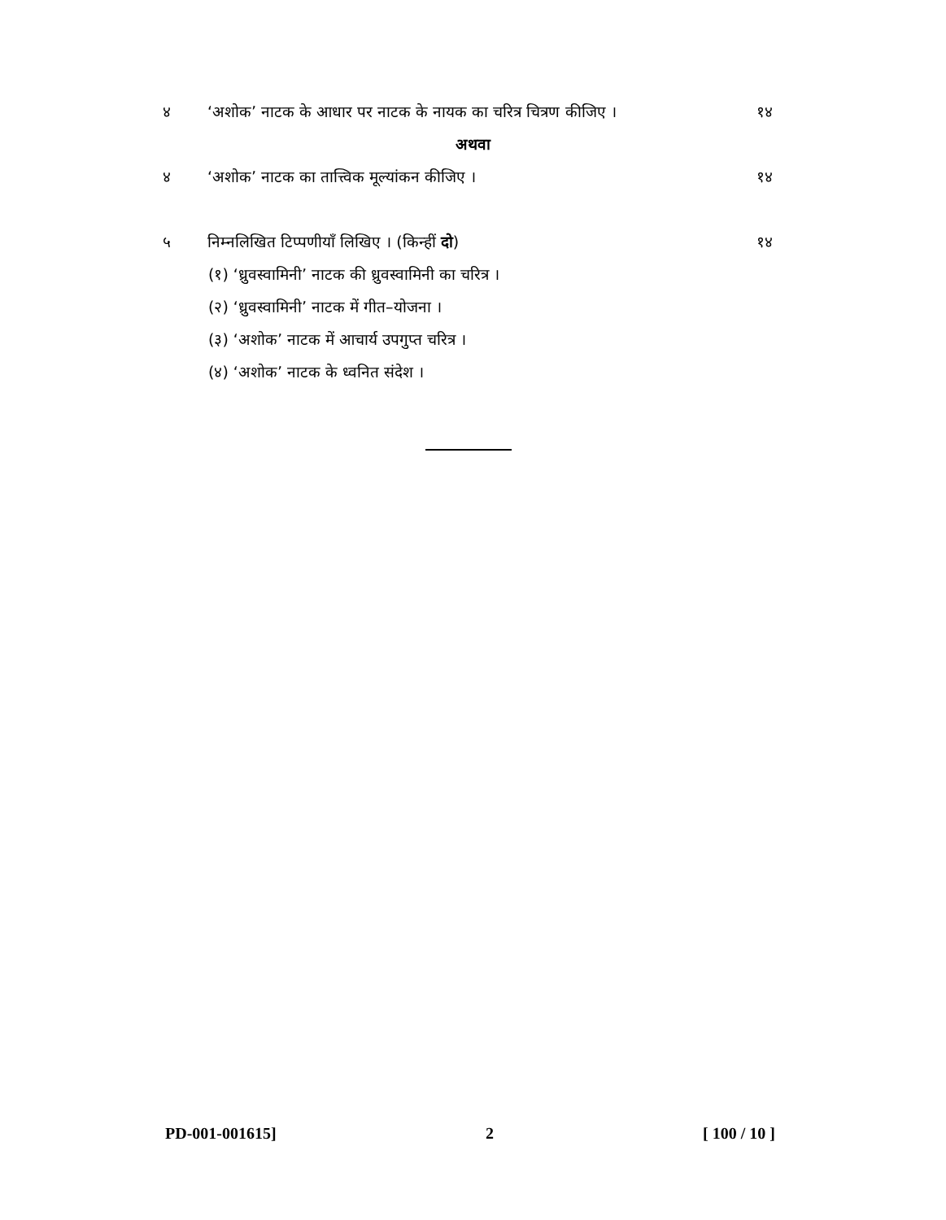४ ‘अशोक’ नाटक के आधार पर नाटक के नायक का चरित्र चित्रण कीजिए । १४
अथवा
४ ‘अशोक’ नाटक का तात्त्विक मूल्यांकन कीजिए । १४
५ निम्नलिखित टिप्पणीयाँ लिखिए । (किन्हीं दो) १४
(१) ‘ध्रुवस्वामिनी’ नाटक की ध्रुवस्वामिनी का चरित्र ।
(२) ‘ध्रुवस्वामिनी’ नाटक में गीत–योजना ।
(३) ‘अशोक’ नाटक में आचार्य उपगुप्त चरित्र ।
(४) ‘अशोक’ नाटक के ध्वनित संदेश ।
PD-001-001615] 2 [ 100 / 10 ]